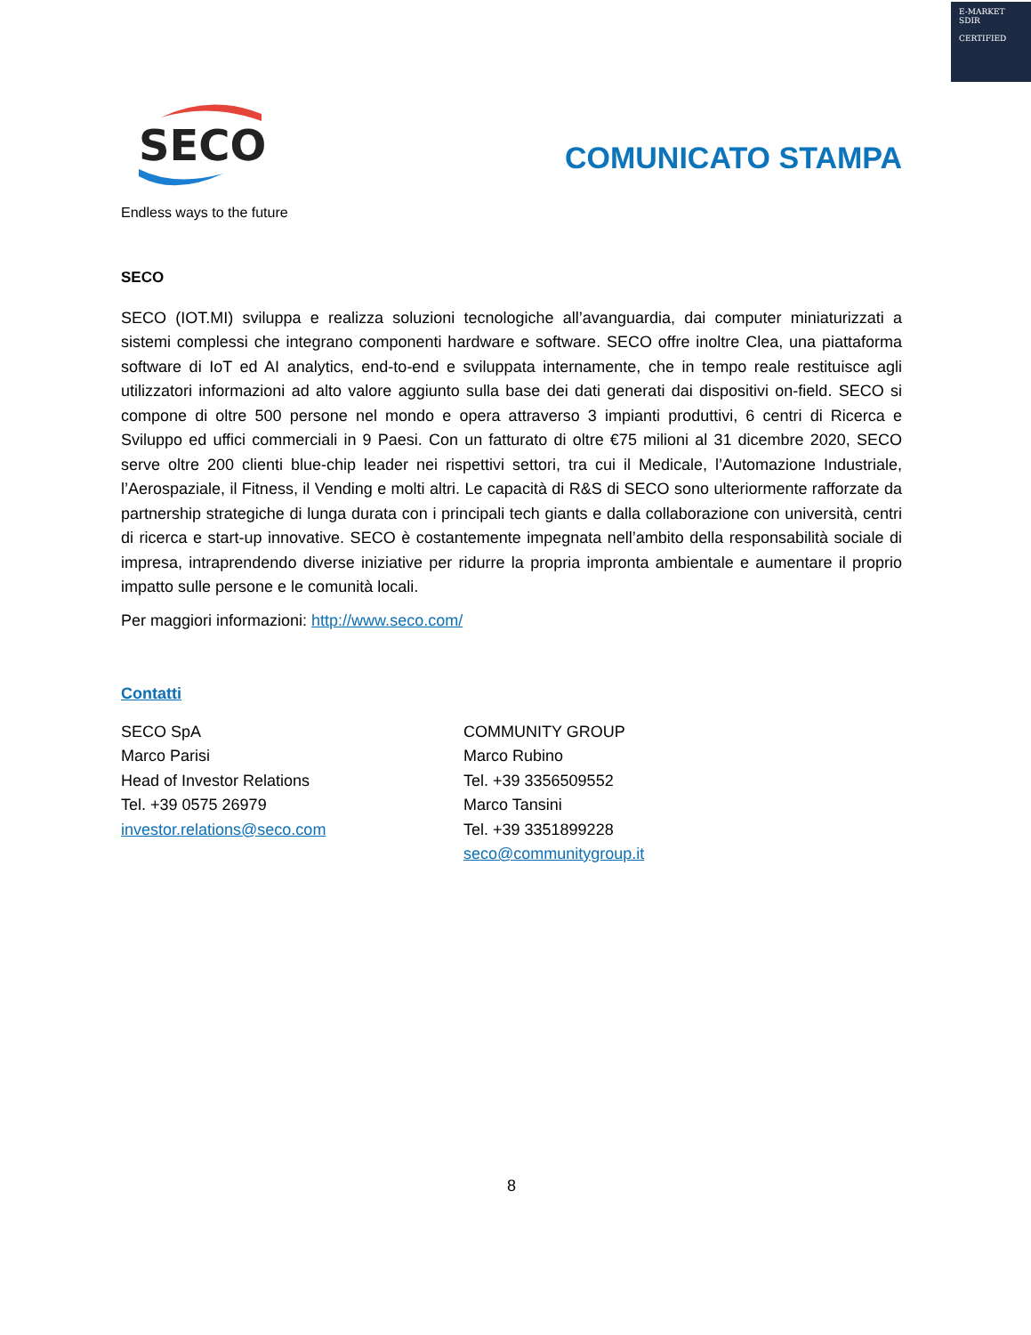E-MARKET
SDIR
CERTIFIED
SECO
Endless ways to the future
COMUNICATO STAMPA
SECO
SECO (IOT.MI) sviluppa e realizza soluzioni tecnologiche all’avanguardia, dai computer miniaturizzati a sistemi complessi che integrano componenti hardware e software. SECO offre inoltre Clea, una piattaforma software di IoT ed AI analytics, end-to-end e sviluppata internamente, che in tempo reale restituisce agli utilizzatori informazioni ad alto valore aggiunto sulla base dei dati generati dai dispositivi on-field. SECO si compone di oltre 500 persone nel mondo e opera attraverso 3 impianti produttivi, 6 centri di Ricerca e Sviluppo ed uffici commerciali in 9 Paesi. Con un fatturato di oltre €75 milioni al 31 dicembre 2020, SECO serve oltre 200 clienti blue-chip leader nei rispettivi settori, tra cui il Medicale, l’Automazione Industriale, l’Aerospaziale, il Fitness, il Vending e molti altri. Le capacità di R&S di SECO sono ulteriormente rafforzate da partnership strategiche di lunga durata con i principali tech giants e dalla collaborazione con università, centri di ricerca e start-up innovative. SECO è costantemente impegnata nell’ambito della responsabilità sociale di impresa, intraprendendo diverse iniziative per ridurre la propria impronta ambientale e aumentare il proprio impatto sulle persone e le comunità locali.
Per maggiori informazioni: http://www.seco.com/
Contatti
SECO SpA
Marco Parisi
Head of Investor Relations
Tel. +39 0575 26979
investor.relations@seco.com
COMMUNITY GROUP
Marco Rubino
Tel. +39 3356509552
Marco Tansini
Tel. +39 3351899228
seco@communitygroup.it
8